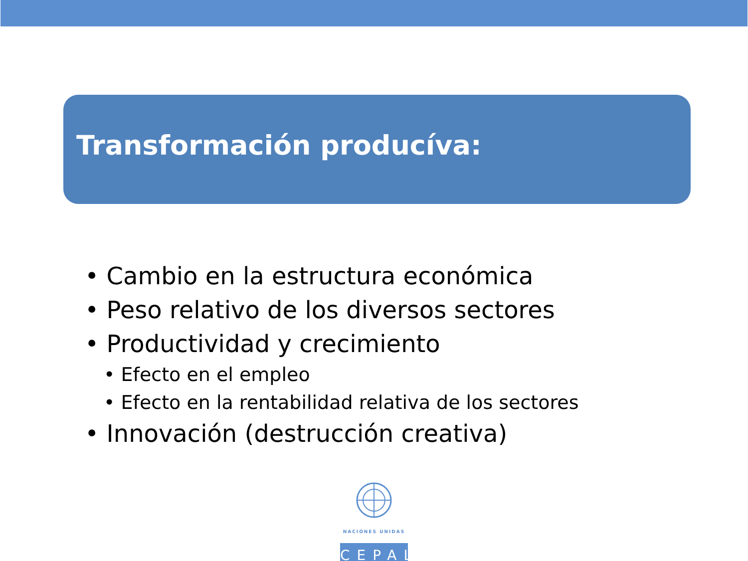Transformación producíva:
• Cambio en la estructura económica
• Peso relativo de los diversos sectores
• Productividad y crecimiento
• Efecto en el empleo
• Efecto en la rentabilidad relativa de los sectores
• Innovación (destrucción creativa)
NACIONES UNIDAS
CEPAL